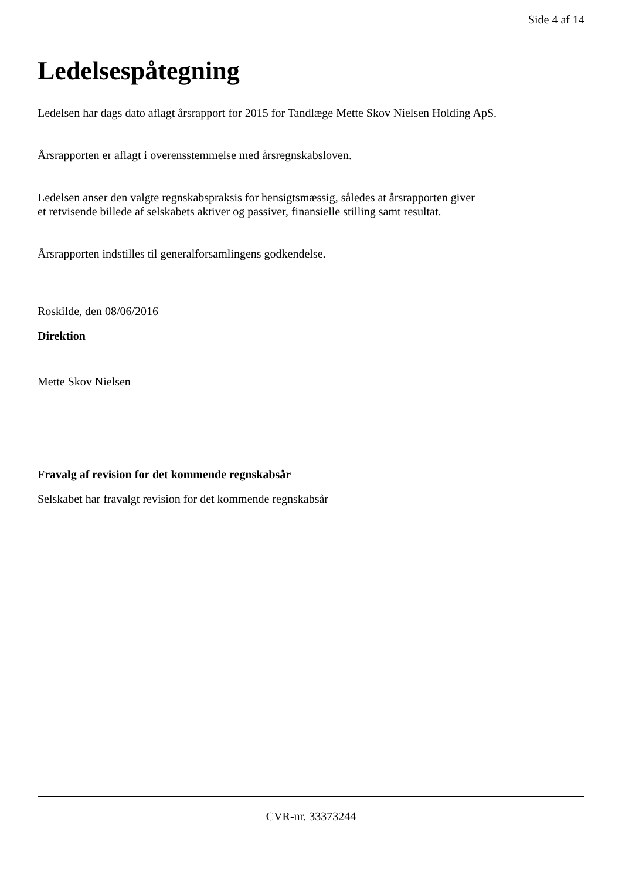Side 4 af 14
Ledelsespåtegning
Ledelsen har dags dato aflagt årsrapport for 2015 for Tandlæge Mette Skov Nielsen Holding ApS.
Årsrapporten er aflagt i overensstemmelse med årsregnskabsloven.
Ledelsen anser den valgte regnskabspraksis for hensigtsmæssig, således at årsrapporten giver
et retvisende billede af selskabets aktiver og passiver, finansielle stilling samt resultat.
Årsrapporten indstilles til generalforsamlingens godkendelse.
Roskilde, den 08/06/2016
Direktion
Mette Skov Nielsen
Fravalg af revision for det kommende regnskabsår
Selskabet har fravalgt revision for det kommende regnskabsår
CVR-nr. 33373244